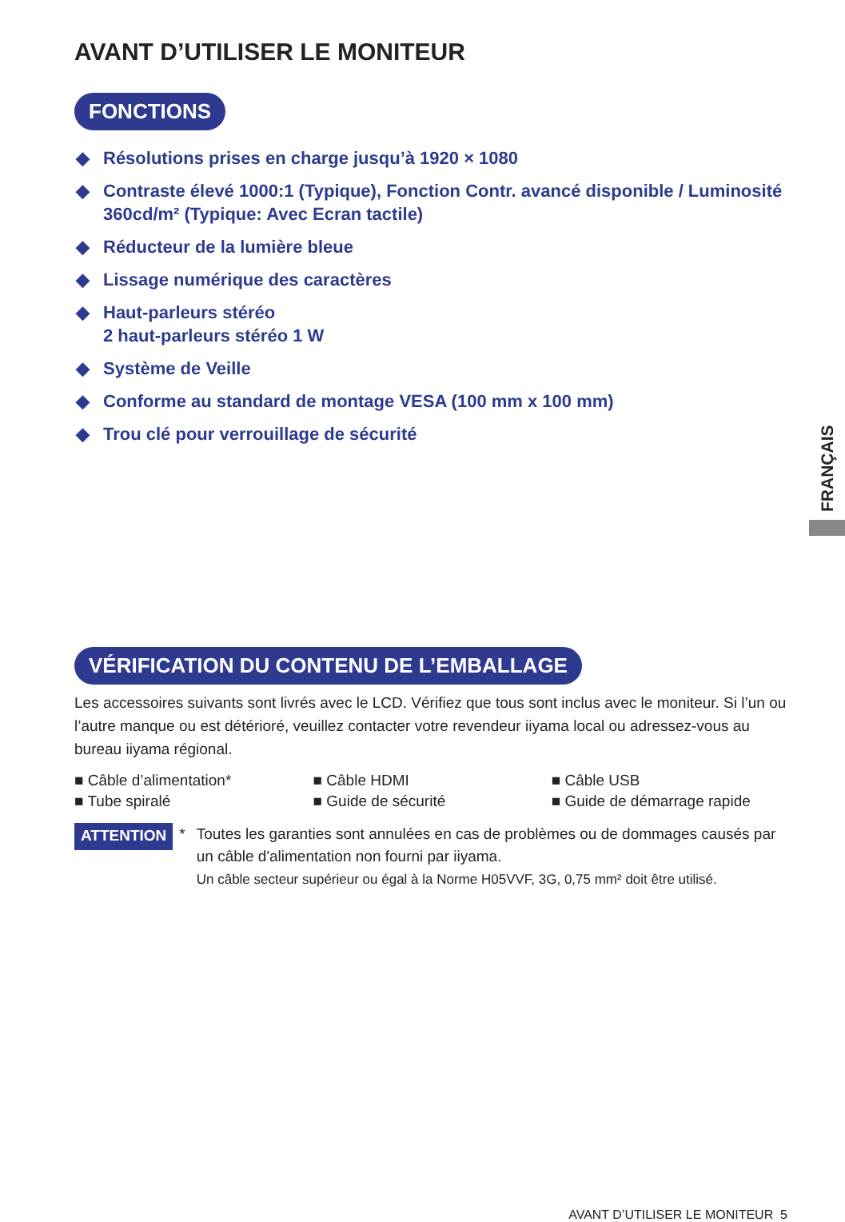AVANT D’UTILISER LE MONITEUR
FONCTIONS
◆ Résolutions prises en charge jusqu’à 1920 × 1080
◆ Contraste élevé 1000:1 (Typique), Fonction Contr. avancé disponible / Luminosité 360cd/m² (Typique: Avec Ecran tactile)
◆ Réducteur de la lumière bleue
◆ Lissage numérique des caractères
◆ Haut-parleurs stéréo
2 haut-parleurs stéréo 1 W
◆ Système de Veille
◆ Conforme au standard de montage VESA (100 mm x 100 mm)
◆ Trou clé pour verrouillage de sécurité
VÉRIFICATION DU CONTENU DE L’EMBALLAGE
Les accessoires suivants sont livrés avec le LCD. Vérifiez que tous sont inclus avec le moniteur. Si l’un ou l’autre manque ou est détérioré, veuillez contacter votre revendeur iiyama local ou adressez-vous au bureau iiyama régional.
| ■ Câble d’alimentation* | ■ Câble HDMI | ■ Câble USB |
| ■ Tube spiralé | ■ Guide de sécurité | ■ Guide de démarrage rapide |
ATTENTION * Toutes les garanties sont annulées en cas de problèmes ou de dommages causés par un câble d'alimentation non fourni par iiyama.
Un câble secteur supérieur ou égal à la Norme H05VVF, 3G, 0,75 mm² doit être utilisé.
FRANÇAIS
AVANT D’UTILISER LE MONITEUR 5